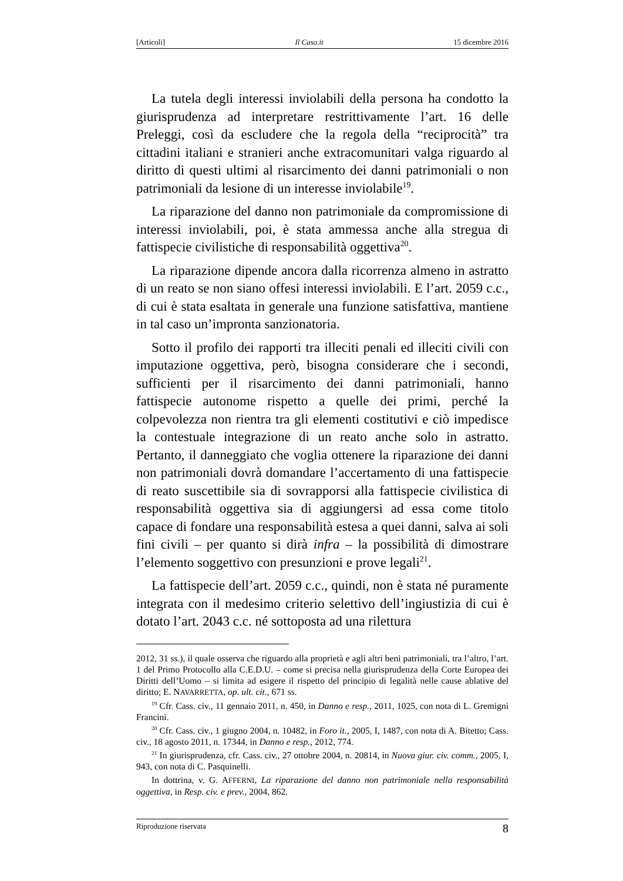[Articoli] Il Caso.it 15 dicembre 2016
La tutela degli interessi inviolabili della persona ha condotto la giurisprudenza ad interpretare restrittivamente l’art. 16 delle Preleggi, così da escludere che la regola della “reciprocità” tra cittadini italiani e stranieri anche extracomunitari valga riguardo al diritto di questi ultimi al risarcimento dei danni patrimoniali o non patrimoniali da lesione di un interesse inviolabile<sup>19</sup>.
La riparazione del danno non patrimoniale da compromissione di interessi inviolabili, poi, è stata ammessa anche alla stregua di fattispecie civilistiche di responsabilità oggettiva<sup>20</sup>.
La riparazione dipende ancora dalla ricorrenza almeno in astratto di un reato se non siano offesi interessi inviolabili. E l’art. 2059 c.c., di cui è stata esaltata in generale una funzione satisfattiva, mantiene in tal caso un’impronta sanzionatoria.
Sotto il profilo dei rapporti tra illeciti penali ed illeciti civili con imputazione oggettiva, però, bisogna considerare che i secondi, sufficienti per il risarcimento dei danni patrimoniali, hanno fattispecie autonome rispetto a quelle dei primi, perché la colpevolezza non rientra tra gli elementi costitutivi e ciò impedisce la contestuale integrazione di un reato anche solo in astratto. Pertanto, il danneggiato che voglia ottenere la riparazione dei danni non patrimoniali dovrà domandare l’accertamento di una fattispecie di reato suscettibile sia di sovrapporsi alla fattispecie civilistica di responsabilità oggettiva sia di aggiungersi ad essa come titolo capace di fondare una responsabilità estesa a quei danni, salva ai soli fini civili – per quanto si dirà infra – la possibilità di dimostrare l’elemento soggettivo con presunzioni e prove legali<sup>21</sup>.
La fattispecie dell’art. 2059 c.c., quindi, non è stata né puramente integrata con il medesimo criterio selettivo dell’ingiustizia di cui è dotato l’art. 2043 c.c. né sottoposta ad una rilettura
2012, 31 ss.), il quale osserva che riguardo alla proprietà e agli altri beni patrimoniali, tra l’altro, l’art. 1 del Primo Protocollo alla C.E.D.U. – come si precisa nella giurisprudenza della Corte Europea dei Diritti dell’Uomo – si limita ad esigere il rispetto del principio di legalità nelle cause ablative del diritto; E. NAVARRETTA, op. ult. cit., 671 ss.
<sup>19</sup> Cfr. Cass. civ., 11 gennaio 2011, n. 450, in Danno e resp., 2011, 1025, con nota di L. Gremigni Francini.
<sup>20</sup> Cfr. Cass. civ., 1 giugno 2004, n. 10482, in Foro it., 2005, I, 1487, con nota di A. Bitetto; Cass. civ., 18 agosto 2011, n. 17344, in Danno e resp., 2012, 774.
<sup>21</sup> In giurisprudenza, cfr. Cass. civ., 27 ottobre 2004, n. 20814, in Nuova giur. civ. comm., 2005, I, 943, con nota di C. Pasquinelli.
In dottrina, v. G. AFFERNI, La riparazione del danno non patrimoniale nella responsabilità oggettiva, in Resp. civ. e prev., 2004, 862.
Riproduzione riservata 8